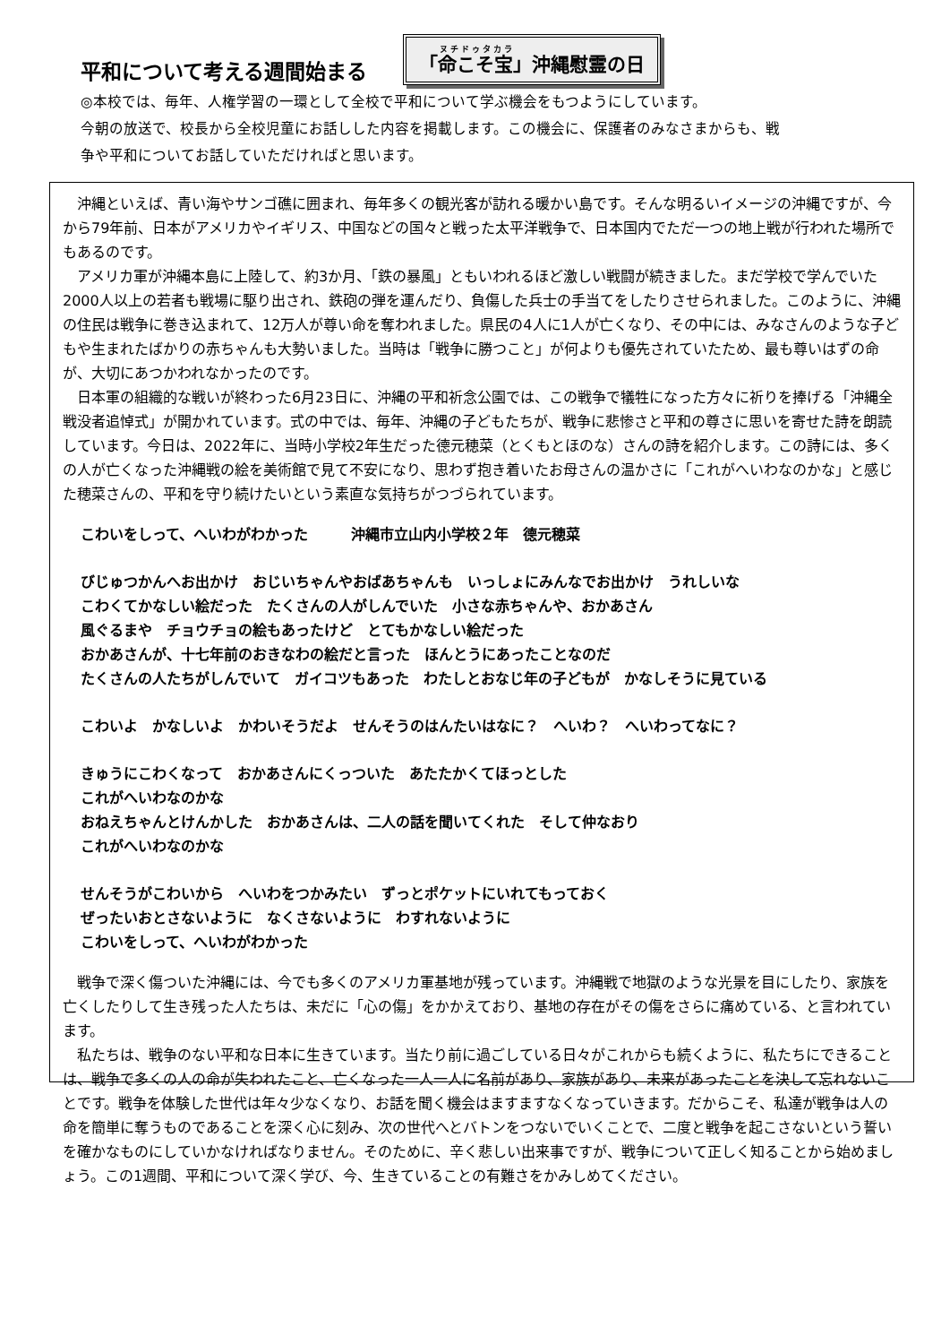平和について考える週間始まる
「命こそ宝」沖縄慰霊の日
◎本校では、毎年、人権学習の一環として全校で平和について学ぶ機会をもつようにしています。
今朝の放送で、校長から全校児童にお話しした内容を掲載します。この機会に、保護者のみなさまからも、戦
争や平和についてお話していただければと思います。
沖縄といえば、青い海やサンゴ礁に囲まれ、毎年多くの観光客が訪れる暖かい島です。そんな明るいイメージの沖縄ですが、今から79年前、日本がアメリカやイギリス、中国などの国々と戦った太平洋戦争で、日本国内でただ一つの地上戦が行われた場所でもあるのです。
アメリカ軍が沖縄本島に上陸して、約3か月、「鉄の暴風」ともいわれるほど激しい戦闘が続きました。まだ学校で学んでいた2000人以上の若者も戦場に駆り出され、鉄砲の弾を運んだり、負傷した兵士の手当てをしたりさせられました。このように、沖縄の住民は戦争に巻き込まれて、12万人が尊い命を奪われました。県民の4人に1人が亡くなり、その中には、みなさんのような子どもや生まれたばかりの赤ちゃんも大勢いました。当時は「戦争に勝つこと」が何よりも優先されていたため、最も尊いはずの命が、大切にあつかわれなかったのです。
日本軍の組織的な戦いが終わった6月23日に、沖縄の平和祈念公園では、この戦争で犠牲になった方々に祈りを捧げる「沖縄全戦没者追悼式」が開かれています。式の中では、毎年、沖縄の子どもたちが、戦争に悲惨さと平和の尊さに思いを寄せた詩を朗読しています。今日は、2022年に、当時小学校2年生だった德元穂菜（とくもとほのな）さんの詩を紹介します。この詩には、多くの人が亡くなった沖縄戦の絵を美術館で見て不安になり、思わず抱き着いたお母さんの温かさに「これがへいわなのかな」と感じた穂菜さんの、平和を守り続けたいという素直な気持ちがつづられています。
こわいをしって、へいわがわかった　　　沖縄市立山内小学校２年　德元穂菜
びじゅつかんへお出かけ　おじいちゃんやおばあちゃんも　いっしょにみんなでお出かけ　うれしいな
こわくてかなしい絵だった　たくさんの人がしんでいた　小さな赤ちゃんや、おかあさん
風ぐるまや　チョウチョの絵もあったけど　とてもかなしい絵だった
おかあさんが、十七年前のおきなわの絵だと言った　ほんとうにあったことなのだ
たくさんの人たちがしんでいて　ガイコツもあった　わたしとおなじ年の子どもが　かなしそうに見ている
こわいよ　かなしいよ　かわいそうだよ　せんそうのはんたいはなに？　へいわ？　へいわってなに？
きゅうにこわくなって　おかあさんにくっついた　あたたかくてほっとした
これがへいわなのかな
おねえちゃんとけんかした　おかあさんは、二人の話を聞いてくれた　そして仲なおり
これがへいわなのかな
せんそうがこわいから　へいわをつかみたい　ずっとポケットにいれてもっておく
ぜったいおとさないように　なくさないように　わすれないように
こわいをしって、へいわがわかった
戦争で深く傷ついた沖縄には、今でも多くのアメリカ軍基地が残っています。沖縄戦で地獄のような光景を目にしたり、家族を亡くしたりして生き残った人たちは、未だに「心の傷」をかかえており、基地の存在がその傷をさらに痛めている、と言われています。
私たちは、戦争のない平和な日本に生きています。当たり前に過ごしている日々がこれからも続くように、私たちにできることは、戦争で多くの人の命が失われたこと、亡くなった一人一人に名前があり、家族があり、未来があったことを決して忘れないことです。戦争を体験した世代は年々少なくなり、お話を聞く機会はますますなくなっていきます。だからこそ、私達が戦争は人の命を簡単に奪うものであることを深く心に刻み、次の世代へとバトンをつないでいくことで、二度と戦争を起こさないという誓いを確かなものにしていかなければなりません。そのために、辛く悲しい出来事ですが、戦争について正しく知ることから始めましょう。この1週間、平和について深く学び、今、生きていることの有難さをかみしめてください。